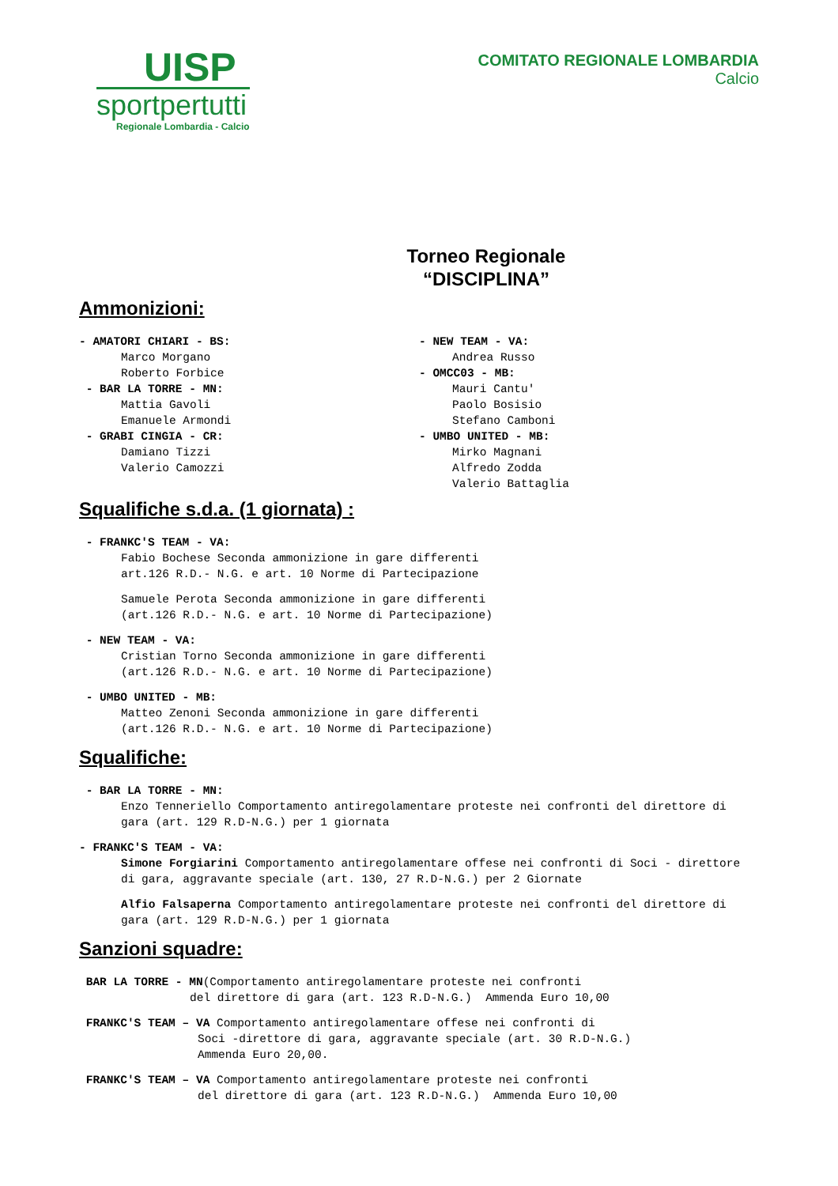UISP
sportpertutti
Regionale Lombardia - Calcio
COMITATO REGIONALE LOMBARDIA
Calcio
Torneo Regionale
“DISCIPLINA”
Ammonizioni:
- AMATORI CHIARI - BS:
Marco Morgano
Roberto Forbice
- BAR LA TORRE - MN:
Mattia Gavoli
Emanuele Armondi
- GRABI CINGIA - CR:
Damiano Tizzi
Valerio Camozzi
- NEW TEAM - VA:
Andrea Russo
- OMCC03 - MB:
Mauri Cantu'
Paolo Bosisio
Stefano Camboni
- UMBO UNITED - MB:
Mirko Magnani
Alfredo Zodda
Valerio Battaglia
Squalifiche s.d.a. (1 giornata) :
- FRANKC'S TEAM - VA:
Fabio Bochese Seconda ammonizione in gare differenti
art.126 R.D.- N.G. e art. 10 Norme di Partecipazione
Samuele Perota Seconda ammonizione in gare differenti
(art.126 R.D.- N.G. e art. 10 Norme di Partecipazione)
- NEW TEAM - VA:
Cristian Torno Seconda ammonizione in gare differenti
(art.126 R.D.- N.G. e art. 10 Norme di Partecipazione)
- UMBO UNITED - MB:
Matteo Zenoni Seconda ammonizione in gare differenti
(art.126 R.D.- N.G. e art. 10 Norme di Partecipazione)
Squalifiche:
- BAR LA TORRE - MN:
Enzo Tenneriello Comportamento antiregolamentare proteste nei confronti del direttore di gara (art. 129 R.D-N.G.) per 1 giornata
- FRANKC'S TEAM - VA:
Simone Forgiarini Comportamento antiregolamentare offese nei confronti di Soci - direttore di gara, aggravante speciale (art. 130, 27 R.D-N.G.) per 2 Giornate
Alfio Falsaperna Comportamento antiregolamentare proteste nei confronti del direttore di gara (art. 129 R.D-N.G.) per 1 giornata
Sanzioni squadre:
BAR LA TORRE - MN(Comportamento antiregolamentare proteste nei confronti
del direttore di gara (art. 123 R.D-N.G.) Ammenda Euro 10,00
FRANKC'S TEAM – VA Comportamento antiregolamentare offese nei confronti di
Soci -direttore di gara, aggravante speciale (art. 30 R.D-N.G.)
Ammenda Euro 20,00.
FRANKC'S TEAM – VA Comportamento antiregolamentare proteste nei confronti
del direttore di gara (art. 123 R.D-N.G.) Ammenda Euro 10,00